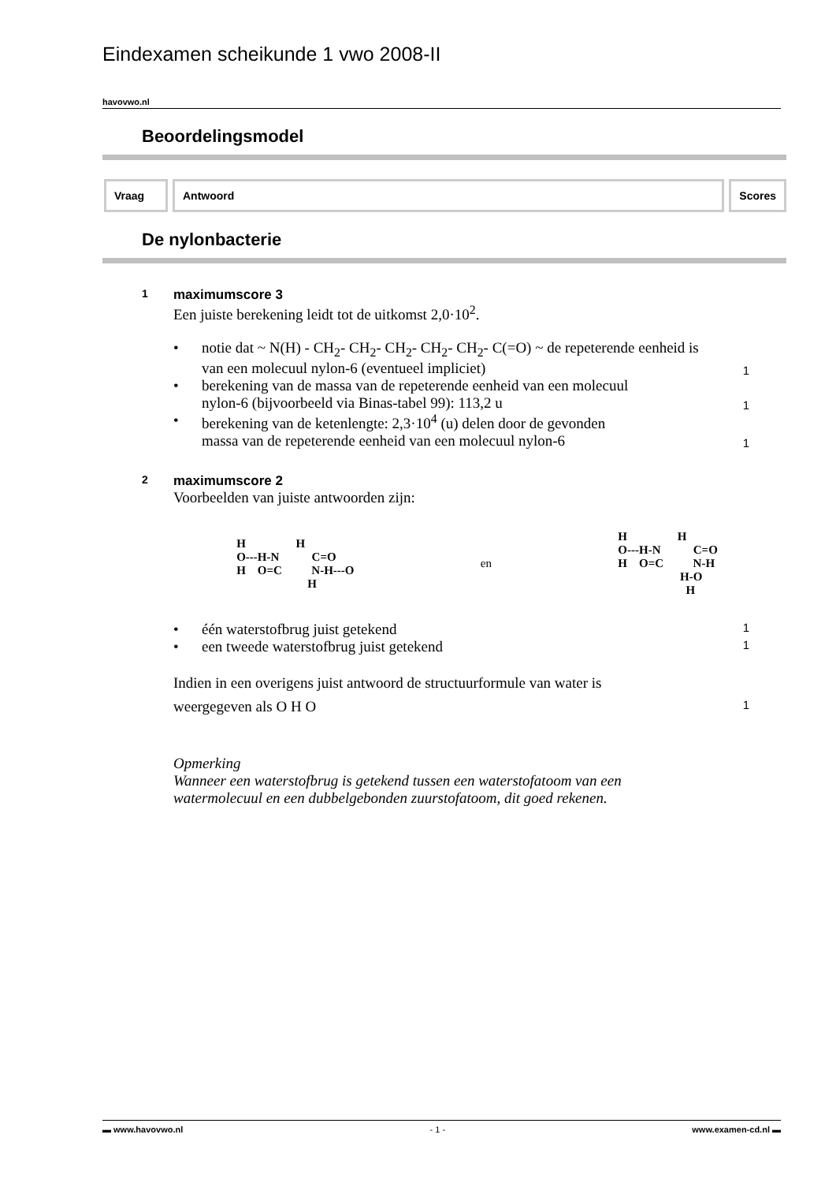Eindexamen scheikunde 1 vwo 2008-II
havovwo.nl
Beoordelingsmodel
Vraag Antwoord Scores
De nylonbacterie
1 maximumscore 3
Een juiste berekening leidt tot de uitkomst 2,0·10<sup>2</sup>.
• notie dat ~ N(H) - CH<sub>2</sub>- CH<sub>2</sub>- CH<sub>2</sub>- CH<sub>2</sub>- CH<sub>2</sub>- C(=O) ~ de repeterende eenheid is
van een molecuul nylon-6 (eventueel impliciet)
1
• berekening van de massa van de repeterende eenheid van een molecuul
nylon-6 (bijvoorbeeld via Binas-tabel 99): 113,2 u
1
• berekening van de ketenlengte: 2,3·10<sup>4</sup> (u) delen door de gevonden
massa van de repeterende eenheid van een molecuul nylon-6
1
2 maximumscore 2
Voorbeelden van juiste antwoorden zijn:
H                 H
O---H-N           C=O
H    O=C          N-H---O
                        H
en
H                 H
O---H-N           C=O
H    O=C          N-H
                     H-O
                       H
• één waterstofbrug juist getekend
1
• een tweede waterstofbrug juist getekend
1
Indien in een overigens juist antwoord de structuurformule van water is
weergegeven als O H O
1
Opmerking
Wanneer een waterstofbrug is getekend tussen een waterstofatoom van een
watermolecuul en een dubbelgebonden zuurstofatoom, dit goed rekenen.
▬ www.havovwo.nl - 1 - www.examen-cd.nl ▬